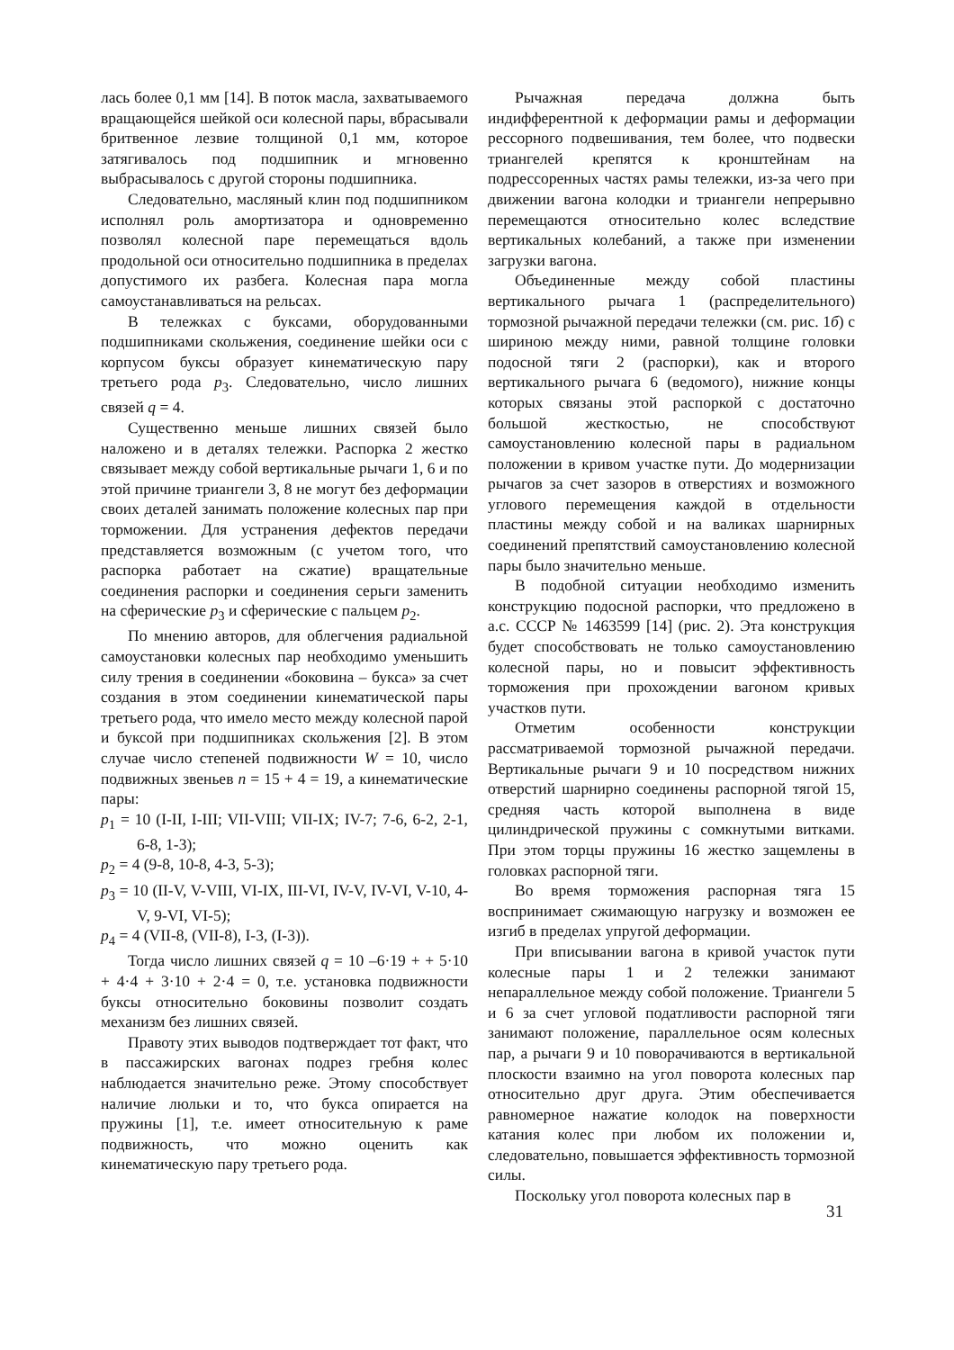лась более 0,1 мм [14]. В поток масла, захватываемого вращающейся шейкой оси колесной пары, вбрасывали бритвенное лезвие толщиной 0,1 мм, которое затягивалось под подшипник и мгновенно выбрасывалось с другой стороны подшипника.
Следовательно, масляный клин под подшипником исполнял роль амортизатора и одновременно позволял колесной паре перемещаться вдоль продольной оси относительно подшипника в пределах допустимого их разбега. Колесная пара могла самоустанавливаться на рельсах.
В тележках с буксами, оборудованными подшипниками скольжения, соединение шейки оси с корпусом буксы образует кинематическую пару третьего рода p<sub>3</sub>. Следовательно, число лишних связей q = 4.
Существенно меньше лишних связей было наложено и в деталях тележки. Распорка 2 жестко связывает между собой вертикальные рычаги 1, 6 и по этой причине триангели 3, 8 не могут без деформации своих деталей занимать положение колесных пар при торможении. Для устранения дефектов передачи представляется возможным (с учетом того, что распорка работает на сжатие) вращательные соединения распорки и соединения серьги заменить на сферические p<sub>3</sub> и сферические с пальцем p<sub>2</sub>.
По мнению авторов, для облегчения радиальной самоустановки колесных пар необходимо уменьшить силу трения в соединении «боковина – букса» за счет создания в этом соединении кинематической пары третьего рода, что имело место между колесной парой и буксой при подшипниках скольжения [2]. В этом случае число степеней подвижности W = 10, число подвижных звеньев n = 15 + 4 = 19, а кинематические пары:
p<sub>1</sub> = 10 (I-II, I-III; VII-VIII; VII-IX; IV-7; 7-6, 6-2, 2-1, 6-8, 1-3);
p<sub>2</sub> = 4 (9-8, 10-8, 4-3, 5-3);
p<sub>3</sub> = 10 (II-V, V-VIII, VI-IX, III-VI, IV-V, IV-VI, V-10, 4-V, 9-VI, VI-5);
p<sub>4</sub> = 4 (VII-8, (VII-8), I-3, (I-3)).
Тогда число лишних связей q = 10 –6·19 + + 5·10 + 4·4 + 3·10 + 2·4 = 0, т.е. установка подвижности буксы относительно боковины позволит создать механизм без лишних связей.
Правоту этих выводов подтверждает тот факт, что в пассажирских вагонах подрез гребня колес наблюдается значительно реже. Этому способствует наличие люльки и то, что букса опирается на пружины [1], т.е. имеет относительную к раме подвижность, что можно оценить как кинематическую пару третьего рода.
Рычажная передача должна быть индифферентной к деформации рамы и деформации рессорного подвешивания, тем более, что подвески триангелей крепятся к кронштейнам на подрессоренных частях рамы тележки, из-за чего при движении вагона колодки и триангели непрерывно перемещаются относительно колес вследствие вертикальных колебаний, а также при изменении загрузки вагона.
Объединенные между собой пластины вертикального рычага 1 (распределительного) тормозной рычажной передачи тележки (см. рис. 1б) с шириною между ними, равной толщине головки подосной тяги 2 (распорки), как и второго вертикального рычага 6 (ведомого), нижние концы которых связаны этой распоркой с достаточно большой жесткостью, не способствуют самоустановлению колесной пары в радиальном положении в кривом участке пути. До модернизации рычагов за счет зазоров в отверстиях и возможного углового перемещения каждой в отдельности пластины между собой и на валиках шарнирных соединений препятствий самоустановлению колесной пары было значительно меньше.
В подобной ситуации необходимо изменить конструкцию подосной распорки, что предложено в а.с. СССР № 1463599 [14] (рис. 2). Эта конструкция будет способствовать не только самоустановлению колесной пары, но и повысит эффективность торможения при прохождении вагоном кривых участков пути.
Отметим особенности конструкции рассматриваемой тормозной рычажной передачи. Вертикальные рычаги 9 и 10 посредством нижних отверстий шарнирно соединены распорной тягой 15, средняя часть которой выполнена в виде цилиндрической пружины с сомкнутыми витками. При этом торцы пружины 16 жестко защемлены в головках распорной тяги.
Во время торможения распорная тяга 15 воспринимает сжимающую нагрузку и возможен ее изгиб в пределах упругой деформации.
При вписывании вагона в кривой участок пути колесные пары 1 и 2 тележки занимают непараллельное между собой положение. Триангели 5 и 6 за счет угловой податливости распорной тяги занимают положение, параллельное осям колесных пар, а рычаги 9 и 10 поворачиваются в вертикальной плоскости взаимно на угол поворота колесных пар относительно друг друга. Этим обеспечивается равномерное нажатие колодок на поверхности катания колес при любом их положении и, следовательно, повышается эффективность тормозной силы.
Поскольку угол поворота колесных пар в
31